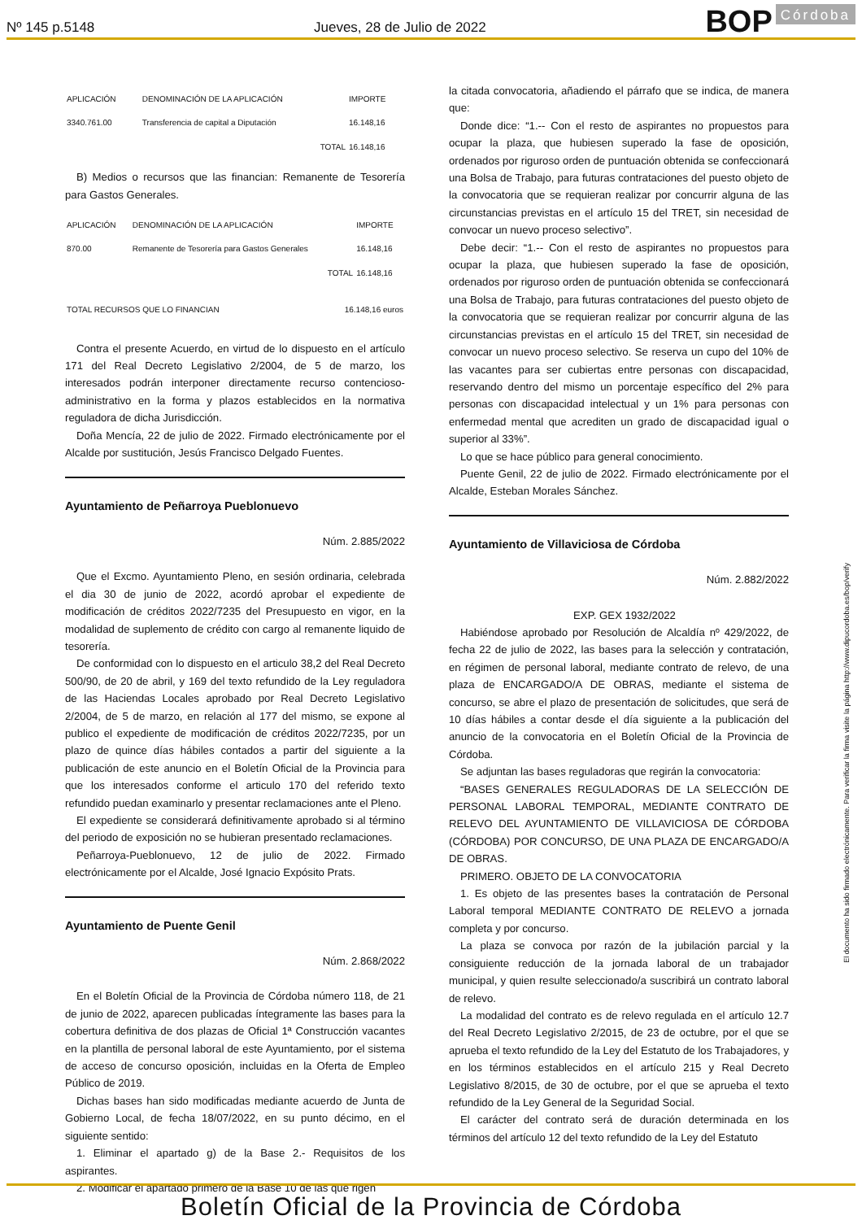Nº 145 p.5148 Jueves, 28 de Julio de 2022 BOP Córdoba
| APLICACIÓN | DENOMINACIÓN DE LA APLICACIÓN | IMPORTE |
| --- | --- | --- |
| 3340.761.00 | Transferencia de capital a Diputación | 16.148,16 |
| | TOTAL | 16.148,16 |
B) Medios o recursos que las financian: Remanente de Tesorería para Gastos Generales.
| APLICACIÓN | DENOMINACIÓN DE LA APLICACIÓN | IMPORTE |
| --- | --- | --- |
| 870.00 | Remanente de Tesorería para Gastos Generales | 16.148,16 |
| | TOTAL | 16.148,16 |
| TOTAL RECURSOS QUE LO FINANCIAN | 16.148,16 euros |
Contra el presente Acuerdo, en virtud de lo dispuesto en el artículo 171 del Real Decreto Legislativo 2/2004, de 5 de marzo, los interesados podrán interponer directamente recurso contencioso-administrativo en la forma y plazos establecidos en la normativa reguladora de dicha Jurisdicción.
Doña Mencía, 22 de julio de 2022. Firmado electrónicamente por el Alcalde por sustitución, Jesús Francisco Delgado Fuentes.
Ayuntamiento de Peñarroya Pueblonuevo
Núm. 2.885/2022
Que el Excmo. Ayuntamiento Pleno, en sesión ordinaria, celebrada el dia 30 de junio de 2022, acordó aprobar el expediente de modificación de créditos 2022/7235 del Presupuesto en vigor, en la modalidad de suplemento de crédito con cargo al remanente liquido de tesorería.
De conformidad con lo dispuesto en el articulo 38,2 del Real Decreto 500/90, de 20 de abril, y 169 del texto refundido de la Ley reguladora de las Haciendas Locales aprobado por Real Decreto Legislativo 2/2004, de 5 de marzo, en relación al 177 del mismo, se expone al publico el expediente de modificación de créditos 2022/7235, por un plazo de quince días hábiles contados a partir del siguiente a la publicación de este anuncio en el Boletín Oficial de la Provincia para que los interesados conforme el articulo 170 del referido texto refundido puedan examinarlo y presentar reclamaciones ante el Pleno.
El expediente se considerará definitivamente aprobado si al término del periodo de exposición no se hubieran presentado reclamaciones.
Peñarroya-Pueblonuevo, 12 de julio de 2022. Firmado electrónicamente por el Alcalde, José Ignacio Expósito Prats.
Ayuntamiento de Puente Genil
Núm. 2.868/2022
En el Boletín Oficial de la Provincia de Córdoba número 118, de 21 de junio de 2022, aparecen publicadas íntegramente las bases para la cobertura definitiva de dos plazas de Oficial 1ª Construcción vacantes en la plantilla de personal laboral de este Ayuntamiento, por el sistema de acceso de concurso oposición, incluidas en la Oferta de Empleo Público de 2019.
Dichas bases han sido modificadas mediante acuerdo de Junta de Gobierno Local, de fecha 18/07/2022, en su punto décimo, en el siguiente sentido:
1. Eliminar el apartado g) de la Base 2.- Requisitos de los aspirantes.
2. Modificar el apartado primero de la Base 10 de las que rigen
la citada convocatoria, añadiendo el párrafo que se indica, de manera que:
Donde dice: “1.-- Con el resto de aspirantes no propuestos para ocupar la plaza, que hubiesen superado la fase de oposición, ordenados por riguroso orden de puntuación obtenida se confeccionará una Bolsa de Trabajo, para futuras contrataciones del puesto objeto de la convocatoria que se requieran realizar por concurrir alguna de las circunstancias previstas en el artículo 15 del TRET, sin necesidad de convocar un nuevo proceso selectivo”.
Debe decir: “1.-- Con el resto de aspirantes no propuestos para ocupar la plaza, que hubiesen superado la fase de oposición, ordenados por riguroso orden de puntuación obtenida se confeccionará una Bolsa de Trabajo, para futuras contrataciones del puesto objeto de la convocatoria que se requieran realizar por concurrir alguna de las circunstancias previstas en el artículo 15 del TRET, sin necesidad de convocar un nuevo proceso selectivo. Se reserva un cupo del 10% de las vacantes para ser cubiertas entre personas con discapacidad, reservando dentro del mismo un porcentaje específico del 2% para personas con discapacidad intelectual y un 1% para personas con enfermedad mental que acrediten un grado de discapacidad igual o superior al 33%”.
Lo que se hace público para general conocimiento.
Puente Genil, 22 de julio de 2022. Firmado electrónicamente por el Alcalde, Esteban Morales Sánchez.
Ayuntamiento de Villaviciosa de Córdoba
Núm. 2.882/2022
EXP. GEX 1932/2022
Habiéndose aprobado por Resolución de Alcaldía nº 429/2022, de fecha 22 de julio de 2022, las bases para la selección y contratación, en régimen de personal laboral, mediante contrato de relevo, de una plaza de ENCARGADO/A DE OBRAS, mediante el sistema de concurso, se abre el plazo de presentación de solicitudes, que será de 10 días hábiles a contar desde el día siguiente a la publicación del anuncio de la convocatoria en el Boletín Oficial de la Provincia de Córdoba.
Se adjuntan las bases reguladoras que regirán la convocatoria:
“BASES GENERALES REGULADORAS DE LA SELECCIÓN DE PERSONAL LABORAL TEMPORAL, MEDIANTE CONTRATO DE RELEVO DEL AYUNTAMIENTO DE VILLAVICIOSA DE CÓRDOBA (CÓRDOBA) POR CONCURSO, DE UNA PLAZA DE ENCARGADO/A DE OBRAS.
PRIMERO. OBJETO DE LA CONVOCATORIA
1. Es objeto de las presentes bases la contratación de Personal Laboral temporal MEDIANTE CONTRATO DE RELEVO a jornada completa y por concurso.
La plaza se convoca por razón de la jubilación parcial y la consiguiente reducción de la jornada laboral de un trabajador municipal, y quien resulte seleccionado/a suscribirá un contrato laboral de relevo.
La modalidad del contrato es de relevo regulada en el artículo 12.7 del Real Decreto Legislativo 2/2015, de 23 de octubre, por el que se aprueba el texto refundido de la Ley del Estatuto de los Trabajadores, y en los términos establecidos en el artículo 215 y Real Decreto Legislativo 8/2015, de 30 de octubre, por el que se aprueba el texto refundido de la Ley General de la Seguridad Social.
El carácter del contrato será de duración determinada en los términos del artículo 12 del texto refundido de la Ley del Estatuto
El documento ha sido firmado electrónicamente. Para verificar la firma visite la página http://www.dipucordoba.es/bop/verify
Boletín Oficial de la Provincia de Córdoba